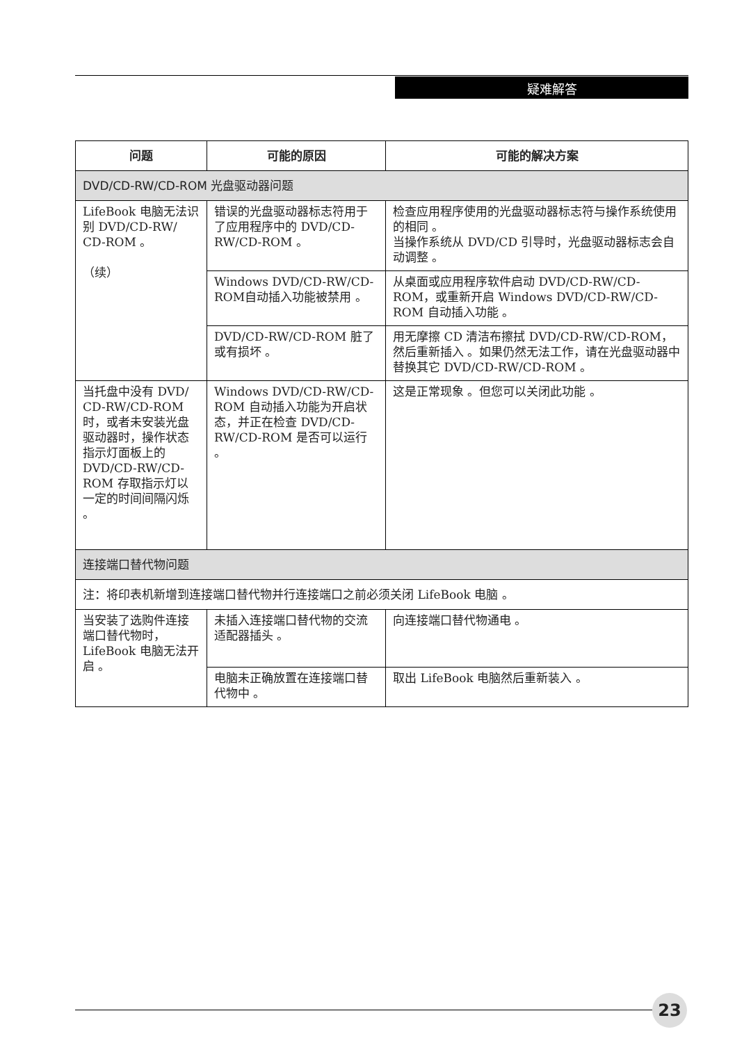疑难解答
| 问题 | 可能的原因 | 可能的解决方案 |
| --- | --- | --- |
| DVD/CD-RW/CD-ROM 光盘驱动器问题 | | |
| LifeBook 电脑无法识别 DVD/CD-RW/ CD-ROM 。 （续） | 错误的光盘驱动器标志符用于了应用程序中的 DVD/CD-RW/CD-ROM 。 | 检查应用程序使用的光盘驱动器标志符与操作系统使用的相同 。 当操作系统从 DVD/CD 引导时，光盘驱动器标志会自动调整 。 |
| | Windows DVD/CD-RW/CD-ROM自动插入功能被禁用 。 | 从桌面或应用程序软件启动 DVD/CD-RW/CD-ROM，或重新开启 Windows DVD/CD-RW/CD-ROM 自动插入功能 。 |
| | DVD/CD-RW/CD-ROM 脏了或有损坏 。 | 用无摩擦 CD 清洁布擦拭 DVD/CD-RW/CD-ROM，然后重新插入 。如果仍然无法工作，请在光盘驱动器中替换其它 DVD/CD-RW/CD-ROM 。 |
| 当托盘中没有 DVD/ CD-RW/CD-ROM 时，或者未安装光盘驱动器时，操作状态指示灯面板上的 DVD/CD-RW/CD-ROM 存取指示灯以一定的时间间隔闪烁 。 | Windows DVD/CD-RW/CD-ROM 自动插入功能为开启状态，并正在检查 DVD/CD-RW/CD-ROM 是否可以运行 。 | 这是正常现象 。但您可以关闭此功能 。 |
| 连接端口替代物问题 | | |
| 注：将印表机新增到连接端口替代物并行连接端口之前必须关闭 LifeBook 电脑 。 | | |
| 当安装了选购件连接端口替代物时，LifeBook 电脑无法开启 。 | 未插入连接端口替代物的交流适配器插头 。 | 向连接端口替代物通电 。 |
| | 电脑未正确放置在连接端口替代物中 。 | 取出 LifeBook 电脑然后重新装入 。 |
23